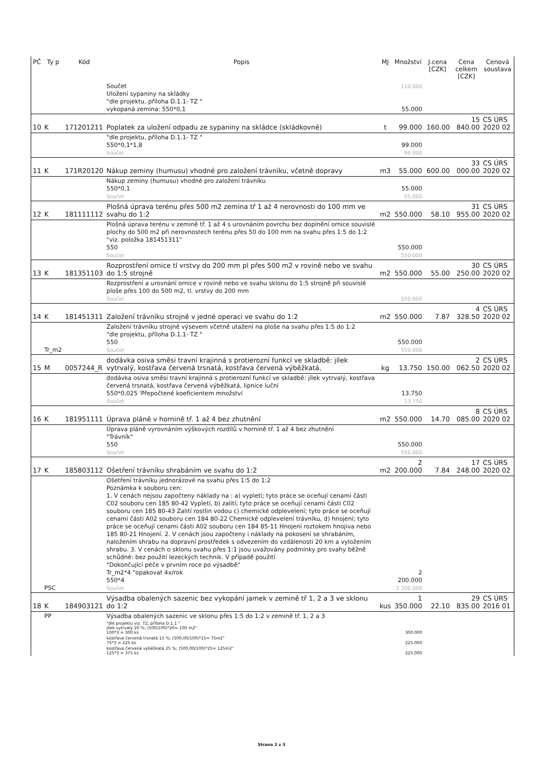| PČ | Ty p | Kód | Popis | MJ | Množství | J.cena [CZK] | Cena celkem [CZK] | Cenová soustava |
| --- | --- | --- | --- | --- | --- | --- | --- | --- |
| | | | Součet Uložení sypaniny na skládky "dle projektu, příloha D.1.1- TZ " vykopaná zemina: 550*0,1 | | 110.000 55.000 | | | |
| 10 | K | 171201211 | Poplatek za uložení odpadu ze sypaniny na skládce (skládkovné) | t | 99.000 | 160.00 | 15 840.00 | CS ÚRS 2020 02 |
| | | | "dle projektu, příloha D.1.1- TZ " 550*0,1*1,8 Součet | | 99.000 99.000 | | | |
| 11 | K | 171R20120 | Nákup zeminy (humusu) vhodné pro založení trávníku, včetně dopravy | m3 | 55.000 | 600.00 | 33 000.00 | CS ÚRS 2020 02 |
| | | | Nákup zeminy (humusu) vhodné pro založení trávníku 550*0,1 Součet | | 55.000 55.000 | | | |
| 12 | K | 181111112 | Plošná úprava terénu přes 500 m2 zemina tř 1 až 4 nerovnosti do 100 mm ve svahu do 1:2 | m2 | 550.000 | 58.10 | 31 955.00 | CS ÚRS 2020 02 |
| | | | Plošná úprava terénu v zemině tř. 1 až 4 s urovnáním povrchu bez doplnění ornice souvislé plochy do 500 m2 při nerovnostech terénu přes 50 do 100 mm na svahu přes 1:5 do 1:2 "viz. položka 181451311" 550 Součet | | 550.000 550.000 | | | |
| 13 | K | 181351103 | Rozprostření ornice tl vrstvy do 200 mm pl přes 500 m2 v rovině nebo ve svahu do 1:5 strojně | m2 | 550.000 | 55.00 | 30 250.00 | CS ÚRS 2020 02 |
| | | | Rozprostření a urovnání ornice v rovině nebo ve svahu sklonu do 1:5 strojně při souvislé ploše přes 100 do 500 m2, tl. vrstvy do 200 mm Součet | | 550.000 | | | |
| 14 | K | 181451311 | Založení trávníku strojně v jedné operaci ve svahu do 1:2 | m2 | 550.000 | 7.87 | 4 328.50 | CS ÚRS 2020 02 |
| | Tr_m2 | | Založení trávníku strojně výsevem včetně utažení na ploše na svahu přes 1:5 do 1:2 "dle projektu, příloha D.1.1- TZ " 550 Součet | | 550.000 550.000 | | | |
| 15 | M | 0057244_R | dodávka osiva směsi travní krajinná s protierozní funkcí ve skladbě: jílek vytrvalý, kostřava červená trsnatá, kostřava červená výběžkatá, | kg | 13.750 | 150.00 | 2 062.50 | CS ÚRS 2020 02 |
| | | | dodávka osiva směsi travní krajinná s protierozní funkcí ve skladbě: jílek vytrvalý, kostřava červená trsnatá, kostřava červená výběžkatá, lipnice luční 550*0,025 'Přepočtené koeficientem množství Součet | | 13.750 13.750 | | | |
| 16 | K | 181951111 | Úprava pláně v hornině tř. 1 až 4 bez zhutnění | m2 | 550.000 | 14.70 | 8 085.00 | CS ÚRS 2020 02 |
| | | | Úprava pláně vyrovnáním výškových rozdílů v hornině tř. 1 až 4 bez zhutnění "Trávník" 550 Součet | | 550.000 550.000 | | | |
| 17 | K | 185803112 | Ošetření trávníku shrabáním ve svahu do 1:2 | m2 | 2 200.000 | 7.84 | 17 248.00 | CS ÚRS 2020 02 |
| | PSC | | Ošetření trávníku jednorázové na svahu přes 1:5 do 1:2 Poznámka k souboru cen: 1. V cenách nejsou započteny náklady na : a) vypletí; tyto práce se oceňují cenami části C02 souboru cen 185 80-42 Vypletí, b) zalití; tyto práce se oceňují cenami části C02 souboru cen 185 80-43 Zalití rostlin vodou c) chemické odplevelení; tyto práce se oceňují cenami části A02 souboru cen 184 80-22 Chemické odplevelení trávníku, d) hnojení; tyto práce se oceňují cenami části A02 souboru cen 184 85-11 Hnojení roztokem hnojiva nebo 185 80-21 Hnojení. 2. V cenách jsou započteny i náklady na pokosení se shrabáním, naložením shrabu na dopravní prostředek s odvezením do vzdálenosti 20 km a vyložením shrabu. 3. V cenách o sklonu svahu přes 1:1 jsou uvažovány podmínky pro svahy běžně schůdné: bez použití lezeckých technik. V případě použití "Dokončující péče v prvním roce po výsadbě" Tr_m2*4 "opakovat 4x/rok 550*4 Součet | | 2 200.000 2 200.000 | | | |
| 18 | K | 184903121 | Výsadba obalených sazenic bez vykopání jamek v zemině tř 1, 2 a 3 ve sklonu do 1:2 | kus | 1 350.000 | 22.10 | 29 835.00 | CS ÚRS 2016 01 |
| | PP | | Výsadba obalených sazenic ve sklonu přes 1:5 do 1:2 v zemině tř. 1, 2 a 3 | | | | | |
| | | | "dle projektu viz. TZ, příloha D.1.1 " jílek vytrvalý 20 %; (500/100)*20= 100 m2" 100*3 = 300 ks | | 300.000 | | | |
| | | | kostřava červená trsnatá 15 %; (500,00/100)*15= 75m2" 75*3 = 225 ks | | 225.000 | | | |
| | | | kostřava červená výběžkatá 25 %; (500,00/100)*25= 125m2" 125*3 = 375 ks | | 225.000 | | | |
Strana 2 z 3